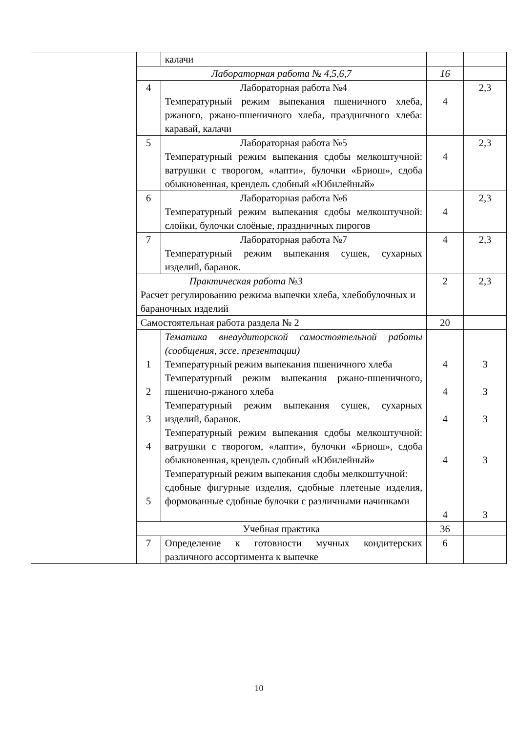| | | калачи | | |
| | Лабораторная работа № 4,5,6,7 | | 16 | |
| | 4 | Лабораторная работа №4 Температурный режим выпекания пшеничного хлеба, ржаного, ржано-пшеничного хлеба, праздничного хлеба: каравай, калачи | 4 | 2,3 |
| | 5 | Лабораторная работа №5 Температурный режим выпекания сдобы мелкоштучной: ватрушки с творогом, «лапти», булочки «Бриош», сдоба обыкновенная, крендель сдобный «Юбилейный» | 4 | 2,3 |
| | 6 | Лабораторная работа №6 Температурный режим выпекания сдобы мелкоштучной: слойки, булочки слоёные, праздничных пирогов | 4 | 2,3 |
| | 7 | Лабораторная работа №7 Температурный режим выпекания сушек, сухарных изделий, баранок. | 4 | 2,3 |
| | Практическая работа №3 Расчет регулированию режима выпечки хлеба, хлебобулочных и бараночных изделий | | 2 | 2,3 |
| | Самостоятельная работа раздела № 2 | | 20 | |
| | 1 2 3 4 5 | Тематика внеаудиторской самостоятельной работы (сообщения, эссе, презентации) Температурный режим выпекания пшеничного хлеба Температурный режим выпекания ржано-пшеничного, пшенично-ржаного хлеба Температурный режим выпекания сушек, сухарных изделий, баранок. Температурный режим выпекания сдобы мелкоштучной: ватрушки с творогом, «лапти», булочки «Бриош», сдоба обыкновенная, крендель сдобный «Юбилейный» Температурный режим выпекания сдобы мелкоштучной: сдобные фигурные изделия, сдобные плетеные изделия, формованные сдобные булочки с различными начинками | 4 4 4 4 4 | 3 3 3 3 3 |
| | Учебная практика | | 36 | |
| | 7 | Определение к готовности мучных кондитерских различного ассортимента к выпечке | 6 | |
10